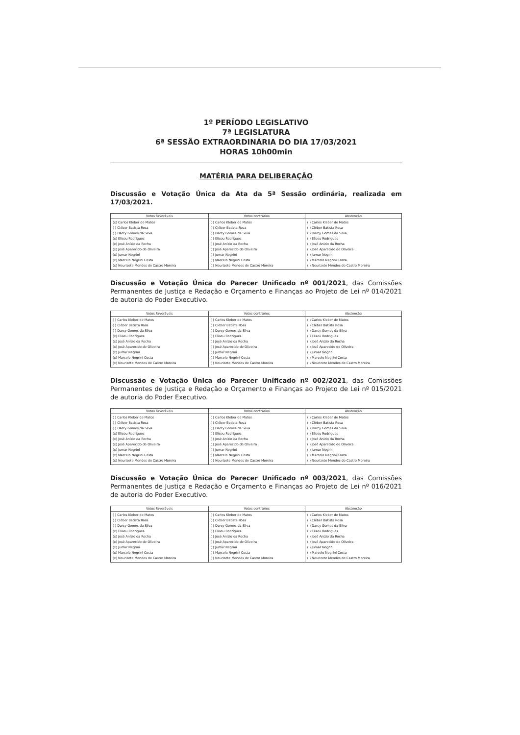1º PERÍODO LEGISLATIVO
7ª LEGISLATURA
6ª SESSÃO EXTRAORDINÁRIA DO DIA 17/03/2021
HORAS 10h00min
MATÉRIA PARA DELIBERAÇÃO
Discussão e Votação Única da Ata da 5ª Sessão ordinária, realizada em 17/03/2021.
| Votos Favoráveis | Votos contrários | Abstenção |
| --- | --- | --- |
| (x) Carlos Kleber de Matos ( ) Cléber Batista Rosa ( ) Darcy Gomes da Silva (x) Eliseu Rodrigues (x) José Anízio da Rocha (x) José Aparecido de Oliveira (x) Jumar Negrini (x) Marcelo Negrini Costa (x) Neurizete Mendes de Castro Moreira | ( ) Carlos Kleber de Matos ( ) Cléber Batista Rosa ( ) Darcy Gomes da Silva ( ) Eliseu Rodrigues ( ) José Anízio da Rocha ( ) José Aparecido de Oliveira ( ) Jumar Negrini ( ) Marcelo Negrini Costa ( ) Neurizete Mendes de Castro Moreira | ( ) Carlos Kleber de Matos ( ) Cléber Batista Rosa ( ) Darcy Gomes da Silva ( ) Eliseu Rodrigues ( ) José Anízio da Rocha ( ) José Aparecido de Oliveira ( ) Jumar Negrini ( ) Marcelo Negrini Costa ( ) Neurizete Mendes de Castro Moreira |
Discussão e Votação Única do Parecer Unificado nº 001/2021, das Comissões Permanentes de Justiça e Redação e Orçamento e Finanças ao Projeto de Lei nº 014/2021 de autoria do Poder Executivo.
| Votos Favoráveis | Votos contrários | Abstenção |
| --- | --- | --- |
| ( ) Carlos Kleber de Matos ( ) Cléber Batista Rosa ( ) Darcy Gomes da Silva (x) Eliseu Rodrigues (x) José Anízio da Rocha (x) José Aparecido de Oliveira (x) Jumar Negrini (x) Marcelo Negrini Costa (x) Neurizete Mendes de Castro Moreira | ( ) Carlos Kleber de Matos ( ) Cléber Batista Rosa ( ) Darcy Gomes da Silva ( ) Eliseu Rodrigues ( ) José Anízio da Rocha ( ) José Aparecido de Oliveira ( ) Jumar Negrini ( ) Marcelo Negrini Costa ( ) Neurizete Mendes de Castro Moreira | ( ) Carlos Kleber de Matos ( ) Cléber Batista Rosa ( ) Darcy Gomes da Silva ( ) Eliseu Rodrigues ( ) José Anízio da Rocha ( ) José Aparecido de Oliveira ( ) Jumar Negrini ( ) Marcelo Negrini Costa ( ) Neurizete Mendes de Castro Moreira |
Discussão e Votação Única do Parecer Unificado nº 002/2021, das Comissões Permanentes de Justiça e Redação e Orçamento e Finanças ao Projeto de Lei nº 015/2021 de autoria do Poder Executivo.
| Votos Favoráveis | Votos contrários | Abstenção |
| --- | --- | --- |
| ( ) Carlos Kleber de Matos ( ) Cléber Batista Rosa ( ) Darcy Gomes da Silva (x) Eliseu Rodrigues (x) José Anízio da Rocha (x) José Aparecido de Oliveira (x) Jumar Negrini (x) Marcelo Negrini Costa (x) Neurizete Mendes de Castro Moreira | ( ) Carlos Kleber de Matos ( ) Cléber Batista Rosa ( ) Darcy Gomes da Silva ( ) Eliseu Rodrigues ( ) José Anízio da Rocha ( ) José Aparecido de Oliveira ( ) Jumar Negrini ( ) Marcelo Negrini Costa ( ) Neurizete Mendes de Castro Moreira | ( ) Carlos Kleber de Matos ( ) Cléber Batista Rosa ( ) Darcy Gomes da Silva ( ) Eliseu Rodrigues ( ) José Anízio da Rocha ( ) José Aparecido de Oliveira ( ) Jumar Negrini ( ) Marcelo Negrini Costa ( ) Neurizete Mendes de Castro Moreira |
Discussão e Votação Única do Parecer Unificado nº 003/2021, das Comissões Permanentes de Justiça e Redação e Orçamento e Finanças ao Projeto de Lei nº 016/2021 de autoria do Poder Executivo.
| Votos Favoráveis | Votos contrários | Abstenção |
| --- | --- | --- |
| ( ) Carlos Kleber de Matos ( ) Cléber Batista Rosa ( ) Darcy Gomes da Silva (x) Eliseu Rodrigues (x) José Anízio da Rocha (x) José Aparecido de Oliveira (x) Jumar Negrini (x) Marcelo Negrini Costa (x) Neurizete Mendes de Castro Moreira | ( ) Carlos Kleber de Matos ( ) Cléber Batista Rosa ( ) Darcy Gomes da Silva ( ) Eliseu Rodrigues ( ) José Anízio da Rocha ( ) José Aparecido de Oliveira ( ) Jumar Negrini ( ) Marcelo Negrini Costa ( ) Neurizete Mendes de Castro Moreira | ( ) Carlos Kleber de Matos ( ) Cléber Batista Rosa ( ) Darcy Gomes da Silva ( ) Eliseu Rodrigues ( ) José Anízio da Rocha ( ) José Aparecido de Oliveira ( ) Jumar Negrini ( ) Marcelo Negrini Costa ( ) Neurizete Mendes de Castro Moreira |